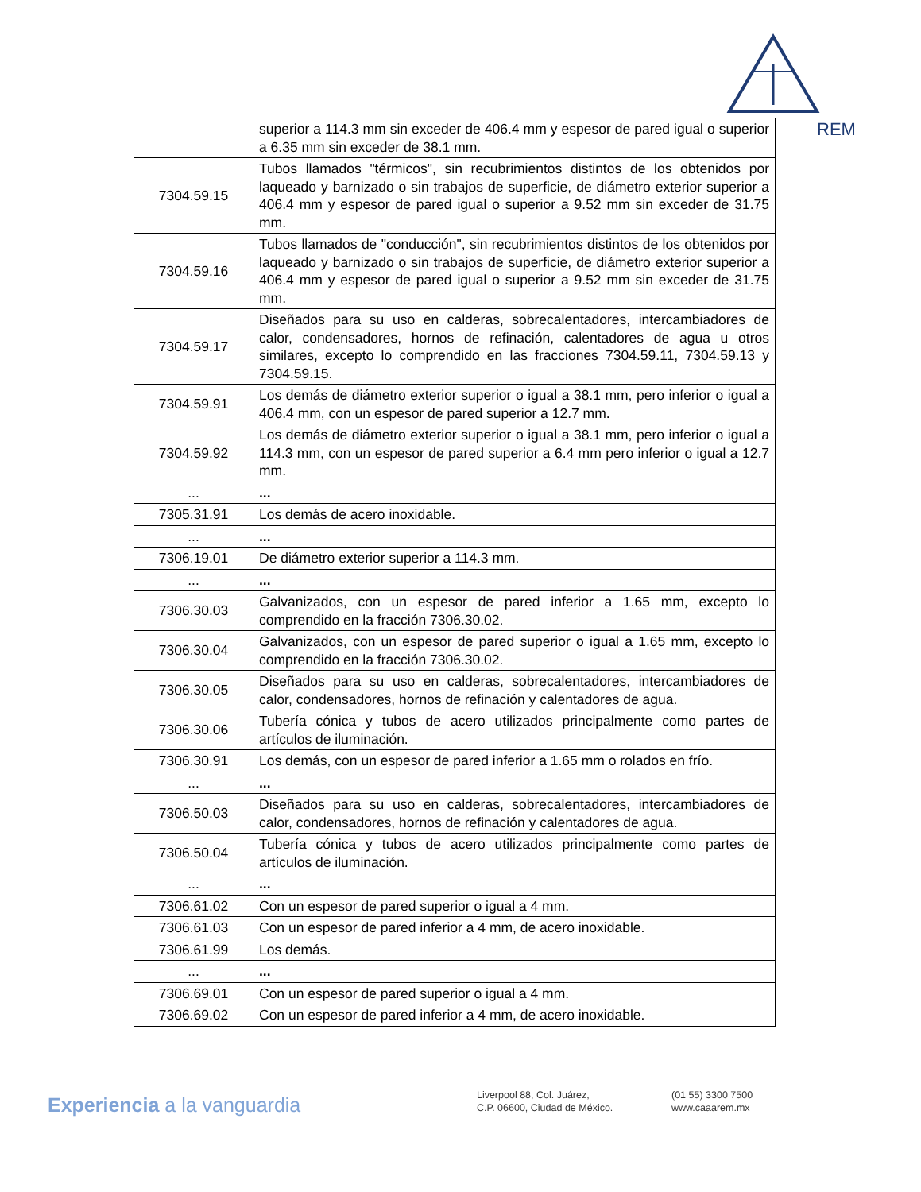REM
| | superior a 114.3 mm sin exceder de 406.4 mm y espesor de pared igual o superior a 6.35 mm sin exceder de 38.1 mm. |
| 7304.59.15 | Tubos llamados "térmicos", sin recubrimientos distintos de los obtenidos por laqueado y barnizado o sin trabajos de superficie, de diámetro exterior superior a 406.4 mm y espesor de pared igual o superior a 9.52 mm sin exceder de 31.75 mm. |
| 7304.59.16 | Tubos llamados de "conducción", sin recubrimientos distintos de los obtenidos por laqueado y barnizado o sin trabajos de superficie, de diámetro exterior superior a 406.4 mm y espesor de pared igual o superior a 9.52 mm sin exceder de 31.75 mm. |
| 7304.59.17 | Diseñados para su uso en calderas, sobrecalentadores, intercambiadores de calor, condensadores, hornos de refinación, calentadores de agua u otros similares, excepto lo comprendido en las fracciones 7304.59.11, 7304.59.13 y 7304.59.15. |
| 7304.59.91 | Los demás de diámetro exterior superior o igual a 38.1 mm, pero inferior o igual a 406.4 mm, con un espesor de pared superior a 12.7 mm. |
| 7304.59.92 | Los demás de diámetro exterior superior o igual a 38.1 mm, pero inferior o igual a 114.3 mm, con un espesor de pared superior a 6.4 mm pero inferior o igual a 12.7 mm. |
| ... | ... |
| 7305.31.91 | Los demás de acero inoxidable. |
| ... | ... |
| 7306.19.01 | De diámetro exterior superior a 114.3 mm. |
| ... | ... |
| 7306.30.03 | Galvanizados, con un espesor de pared inferior a 1.65 mm, excepto lo comprendido en la fracción 7306.30.02. |
| 7306.30.04 | Galvanizados, con un espesor de pared superior o igual a 1.65 mm, excepto lo comprendido en la fracción 7306.30.02. |
| 7306.30.05 | Diseñados para su uso en calderas, sobrecalentadores, intercambiadores de calor, condensadores, hornos de refinación y calentadores de agua. |
| 7306.30.06 | Tubería cónica y tubos de acero utilizados principalmente como partes de artículos de iluminación. |
| 7306.30.91 | Los demás, con un espesor de pared inferior a 1.65 mm o rolados en frío. |
| ... | ... |
| 7306.50.03 | Diseñados para su uso en calderas, sobrecalentadores, intercambiadores de calor, condensadores, hornos de refinación y calentadores de agua. |
| 7306.50.04 | Tubería cónica y tubos de acero utilizados principalmente como partes de artículos de iluminación. |
| ... | ... |
| 7306.61.02 | Con un espesor de pared superior o igual a 4 mm. |
| 7306.61.03 | Con un espesor de pared inferior a 4 mm, de acero inoxidable. |
| 7306.61.99 | Los demás. |
| ... | ... |
| 7306.69.01 | Con un espesor de pared superior o igual a 4 mm. |
| 7306.69.02 | Con un espesor de pared inferior a 4 mm, de acero inoxidable. |
Experiencia a la vanguardia
Liverpool 88, Col. Juárez,
C.P. 06600, Ciudad de México.
(01 55) 3300 7500
www.caaarem.mx